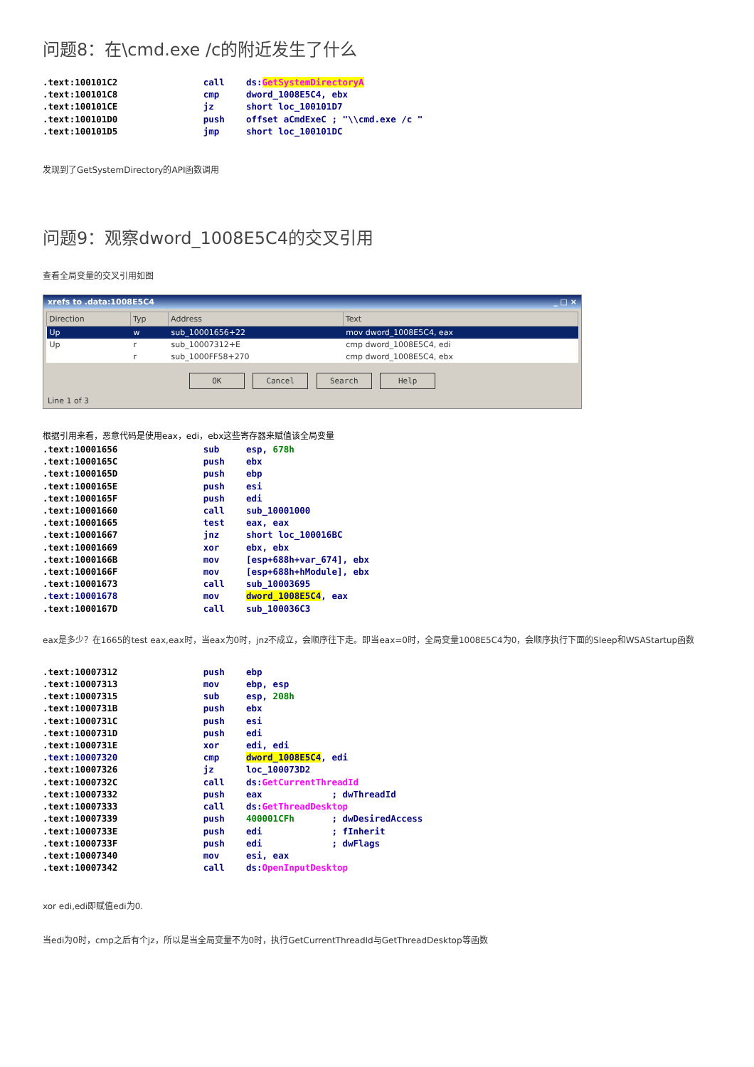问题8：在\cmd.exe /c的附近发生了什么
.text:100101C2                call    ds:GetSystemDirectoryA
.text:100101C8                cmp     dword_1008E5C4, ebx
.text:100101CE                jz      short loc_100101D7
.text:100101D0                push    offset aCmdExeC ; "\\cmd.exe /c "
.text:100101D5                jmp     short loc_100101DC
发现到了GetSystemDirectory的API函数调用
问题9：观察dword_1008E5C4的交叉引用
查看全局变量的交叉引用如图
xrefs to .data:1008E5C4 _ □ ×
| Direction | Typ | Address | Text |
| --- | --- | --- | --- |
| Up | w | sub_10001656+22 | mov dword_1008E5C4, eax |
| Up | r | sub_10007312+E | cmp dword_1008E5C4, edi |
| | r | sub_1000FF58+270 | cmp dword_1008E5C4, ebx |
OK Cancel Search Help
Line 1 of 3
根据引用来看，恶意代码是使用eax，edi，ebx这些寄存器来赋值该全局变量
.text:10001656                sub     esp, 678h
.text:1000165C                push    ebx
.text:1000165D                push    ebp
.text:1000165E                push    esi
.text:1000165F                push    edi
.text:10001660                call    sub_10001000
.text:10001665                test    eax, eax
.text:10001667                jnz     short loc_100016BC
.text:10001669                xor     ebx, ebx
.text:1000166B                mov     [esp+688h+var_674], ebx
.text:1000166F                mov     [esp+688h+hModule], ebx
.text:10001673                call    sub_10003695
.text:10001678                mov     dword_1008E5C4, eax
.text:1000167D                call    sub_100036C3
eax是多少？在1665的test eax,eax时，当eax为0时，jnz不成立，会顺序往下走。即当eax=0时，全局变量1008E5C4为0，会顺序执行下面的Sleep和WSAStartup函数
.text:10007312                push    ebp
.text:10007313                mov     ebp, esp
.text:10007315                sub     esp, 208h
.text:1000731B                push    ebx
.text:1000731C                push    esi
.text:1000731D                push    edi
.text:1000731E                xor     edi, edi
.text:10007320                cmp     dword_1008E5C4, edi
.text:10007326                jz      loc_100073D2
.text:1000732C                call    ds:GetCurrentThreadId
.text:10007332                push    eax             ; dwThreadId
.text:10007333                call    ds:GetThreadDesktop
.text:10007339                push    400001CFh       ; dwDesiredAccess
.text:1000733E                push    edi             ; fInherit
.text:1000733F                push    edi             ; dwFlags
.text:10007340                mov     esi, eax
.text:10007342                call    ds:OpenInputDesktop
xor edi,edi即赋值edi为0.
当edi为0时，cmp之后有个jz，所以是当全局变量不为0时，执行GetCurrentThreadId与GetThreadDesktop等函数